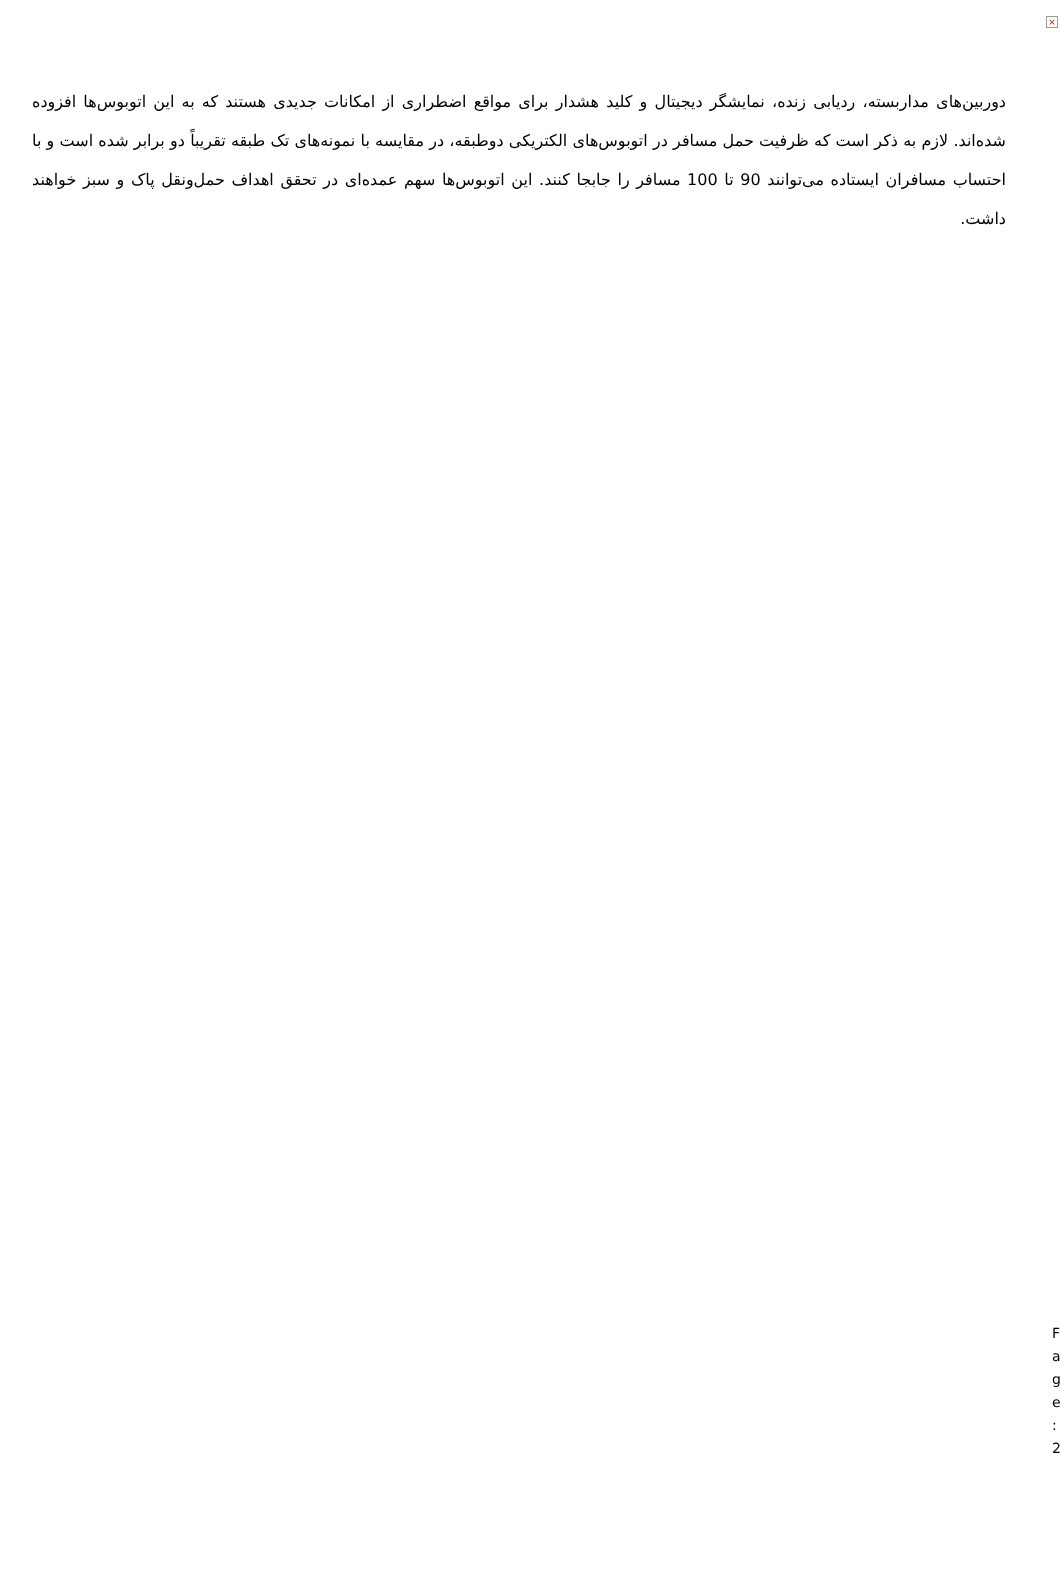×
دوربین‌های مداربسته، ردیابی زنده، نمایشگر دیجیتال و کلید هشدار برای مواقع اضطراری از امکانات جدیدی هستند که به این اتوبوس‌ها افزوده شده‌اند. لازم به ذکر است که ظرفیت حمل مسافر در اتوبوس‌های الکتریکی دوطبقه، در مقایسه با نمونه‌های تک طبقه تقریباً دو برابر شده است و با احتساب مسافران ایستاده می‌توانند 90 تا 100 مسافر را جابجا کنند. این اتوبوس‌ها سهم عمده‌ای در تحقق اهداف حمل‌ونقل پاک و سبز خواهند داشت.
F
a
g
e
:
2